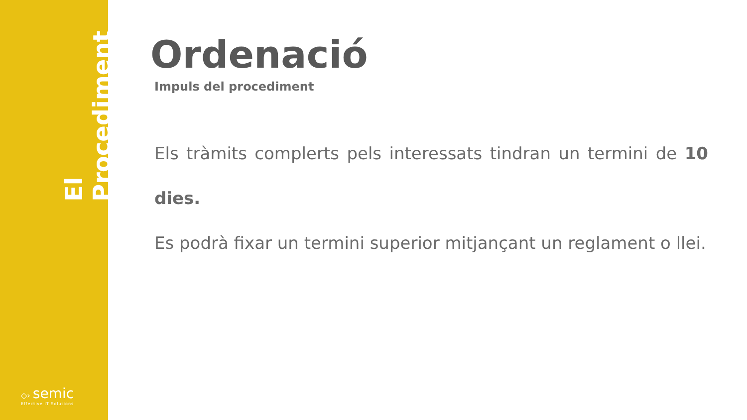El Procediment
◇› semic
Effective IT Solutions
Ordenació
Impuls del procediment
Els tràmits complerts pels interessats tindran un termini de 10 dies.
Es podrà fixar un termini superior mitjançant un reglament o llei.